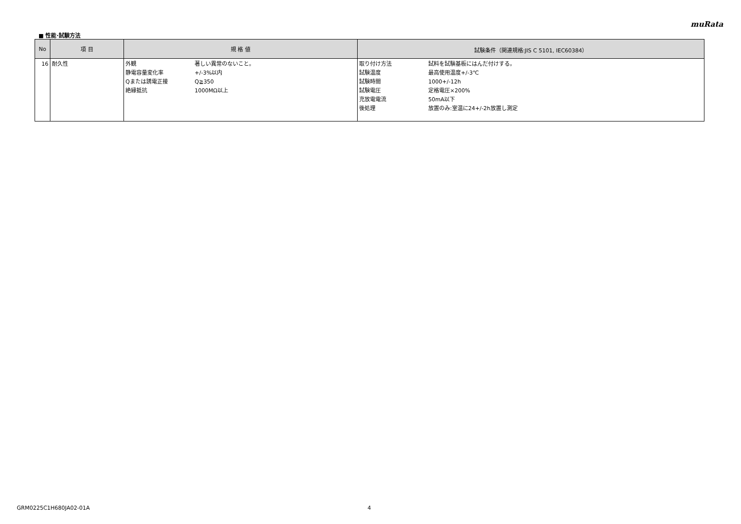muRata
■ 性能･試験方法
| No | 項 目 | 規 格 値 | 試験条件（関連規格:JIS C 5101, IEC60384） |
| --- | --- | --- | --- |
| 16 | 耐久性 | 外観 著しい異常のないこと。 静電容量変化率 +/-3%以内 Qまたは誘電正接 Q≧350 絶縁抵抗 1000MΩ以上 | 取り付け方法 試料を試験基板にはんだ付けする。 試験温度 最高使用温度+/-3℃ 試験時間 1000+/-12h 試験電圧 定格電圧×200% 充放電電流 50mA以下 後処理 放置のみ:室温に24+/-2h放置し測定 |
GRM0225C1H680JA02-01A 4